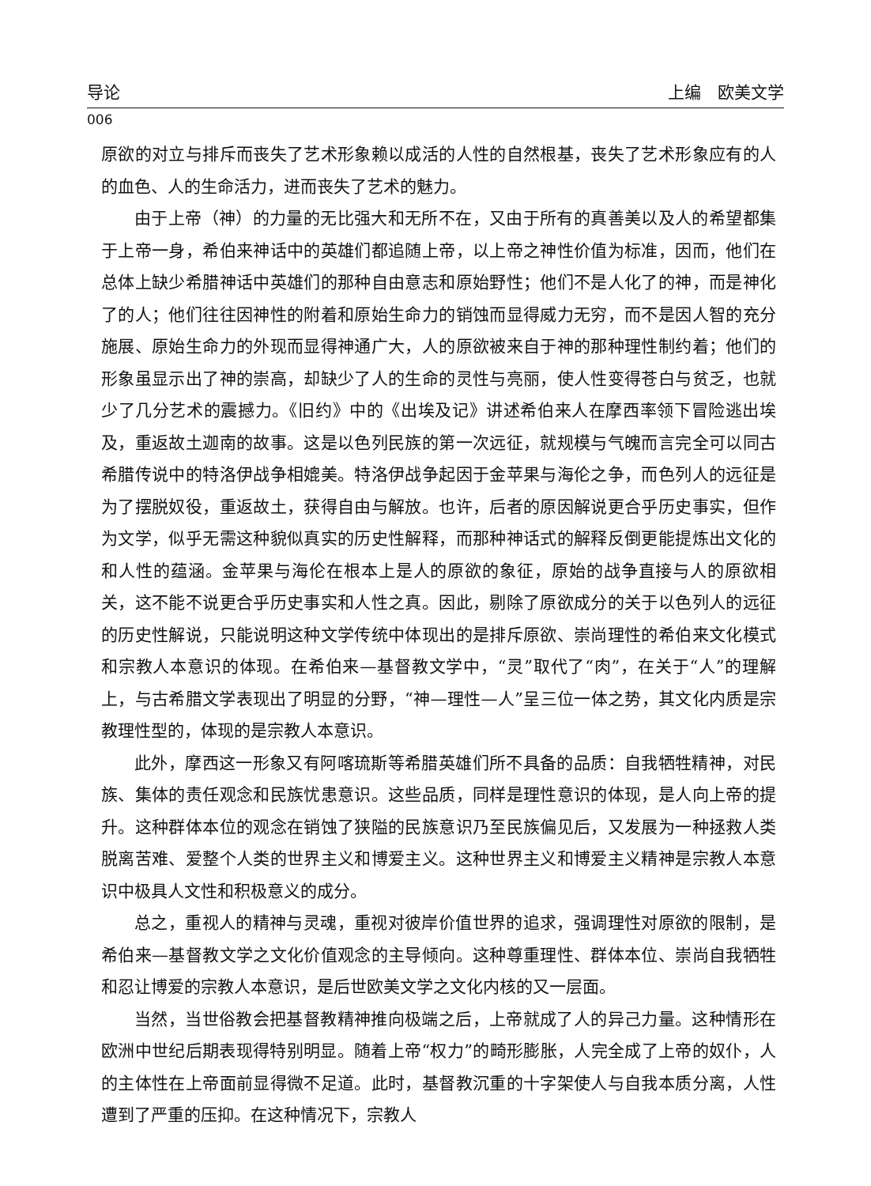导论 上编　欧美文学
006
原欲的对立与排斥而丧失了艺术形象赖以成活的人性的自然根基，丧失了艺术形象应有的人的血色、人的生命活力，进而丧失了艺术的魅力。
由于上帝（神）的力量的无比强大和无所不在，又由于所有的真善美以及人的希望都集于上帝一身，希伯来神话中的英雄们都追随上帝，以上帝之神性价值为标准，因而，他们在总体上缺少希腊神话中英雄们的那种自由意志和原始野性；他们不是人化了的神，而是神化了的人；他们往往因神性的附着和原始生命力的销蚀而显得威力无穷，而不是因人智的充分施展、原始生命力的外现而显得神通广大，人的原欲被来自于神的那种理性制约着；他们的形象虽显示出了神的崇高，却缺少了人的生命的灵性与亮丽，使人性变得苍白与贫乏，也就少了几分艺术的震撼力。《旧约》中的《出埃及记》讲述希伯来人在摩西率领下冒险逃出埃及，重返故土迦南的故事。这是以色列民族的第一次远征，就规模与气魄而言完全可以同古希腊传说中的特洛伊战争相媲美。特洛伊战争起因于金苹果与海伦之争，而色列人的远征是为了摆脱奴役，重返故土，获得自由与解放。也许，后者的原因解说更合乎历史事实，但作为文学，似乎无需这种貌似真实的历史性解释，而那种神话式的解释反倒更能提炼出文化的和人性的蕴涵。金苹果与海伦在根本上是人的原欲的象征，原始的战争直接与人的原欲相关，这不能不说更合乎历史事实和人性之真。因此，剔除了原欲成分的关于以色列人的远征的历史性解说，只能说明这种文学传统中体现出的是排斥原欲、崇尚理性的希伯来文化模式和宗教人本意识的体现。在希伯来—基督教文学中，“灵”取代了“肉”，在关于“人”的理解上，与古希腊文学表现出了明显的分野，“神—理性—人”呈三位一体之势，其文化内质是宗教理性型的，体现的是宗教人本意识。
此外，摩西这一形象又有阿喀琉斯等希腊英雄们所不具备的品质：自我牺牲精神，对民族、集体的责任观念和民族忧患意识。这些品质，同样是理性意识的体现，是人向上帝的提升。这种群体本位的观念在销蚀了狭隘的民族意识乃至民族偏见后，又发展为一种拯救人类脱离苦难、爱整个人类的世界主义和博爱主义。这种世界主义和博爱主义精神是宗教人本意识中极具人文性和积极意义的成分。
总之，重视人的精神与灵魂，重视对彼岸价值世界的追求，强调理性对原欲的限制，是希伯来—基督教文学之文化价值观念的主导倾向。这种尊重理性、群体本位、崇尚自我牺牲和忍让博爱的宗教人本意识，是后世欧美文学之文化内核的又一层面。
当然，当世俗教会把基督教精神推向极端之后，上帝就成了人的异己力量。这种情形在欧洲中世纪后期表现得特别明显。随着上帝“权力”的畸形膨胀，人完全成了上帝的奴仆，人的主体性在上帝面前显得微不足道。此时，基督教沉重的十字架使人与自我本质分离，人性遭到了严重的压抑。在这种情况下，宗教人